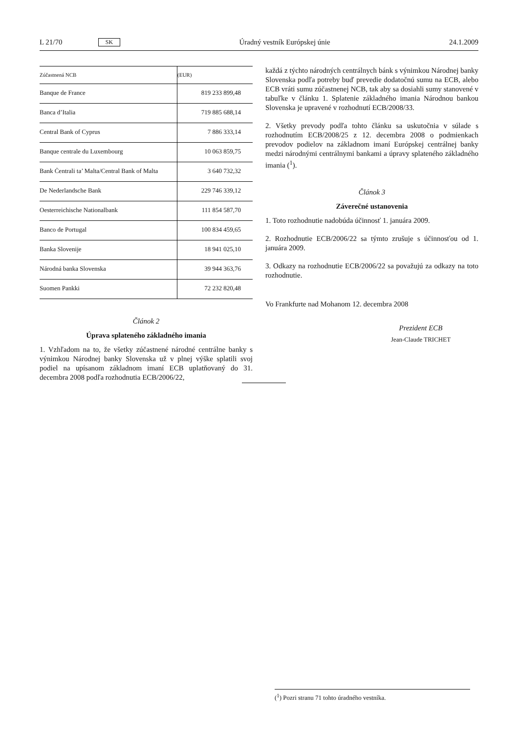L 21/70 SK Úradný vestník Európskej únie 24.1.2009
| Zúčastnená NCB | (EUR) |
| --- | --- |
| Banque de France | 819 233 899,48 |
| Banca d’Italia | 719 885 688,14 |
| Central Bank of Cyprus | 7 886 333,14 |
| Banque centrale du Luxembourg | 10 063 859,75 |
| Bank Ċentrali ta’ Malta/Central Bank of Malta | 3 640 732,32 |
| De Nederlandsche Bank | 229 746 339,12 |
| Oesterreichische Nationalbank | 111 854 587,70 |
| Banco de Portugal | 100 834 459,65 |
| Banka Slovenije | 18 941 025,10 |
| Národná banka Slovenska | 39 944 363,76 |
| Suomen Pankki | 72 232 820,48 |
Článok 2
Úprava splateného základného imania
1. Vzhľadom na to, že všetky zúčastnené národné centrálne banky s výnimkou Národnej banky Slovenska už v plnej výške splatili svoj podiel na upísanom základnom imaní ECB uplatňovaný do 31. decembra 2008 podľa rozhodnutia ECB/2006/22,
každá z týchto národných centrálnych bánk s výnimkou Národnej banky Slovenska podľa potreby buď prevedie dodatočnú sumu na ECB, alebo ECB vráti sumu zúčastnenej NCB, tak aby sa dosiahli sumy stanovené v tabuľke v článku 1. Splatenie základného imania Národnou bankou Slovenska je upravené v rozhodnutí ECB/2008/33.
2. Všetky prevody podľa tohto článku sa uskutočnia v súlade s rozhodnutím ECB/2008/25 z 12. decembra 2008 o podmienkach prevodov podielov na základnom imaní Európskej centrálnej banky medzi národnými centrálnymi bankami a úpravy splateného základného imania (<sup>1</sup>).
Článok 3
Záverečné ustanovenia
1. Toto rozhodnutie nadobúda účinnosť 1. januára 2009.
2. Rozhodnutie ECB/2006/22 sa týmto zrušuje s účinnosťou od 1. januára 2009.
3. Odkazy na rozhodnutie ECB/2006/22 sa považujú za odkazy na toto rozhodnutie.
Vo Frankfurte nad Mohanom 12. decembra 2008
Prezident ECB
Jean-Claude TRICHET
(<sup>1</sup>) Pozri stranu 71 tohto úradného vestníka.